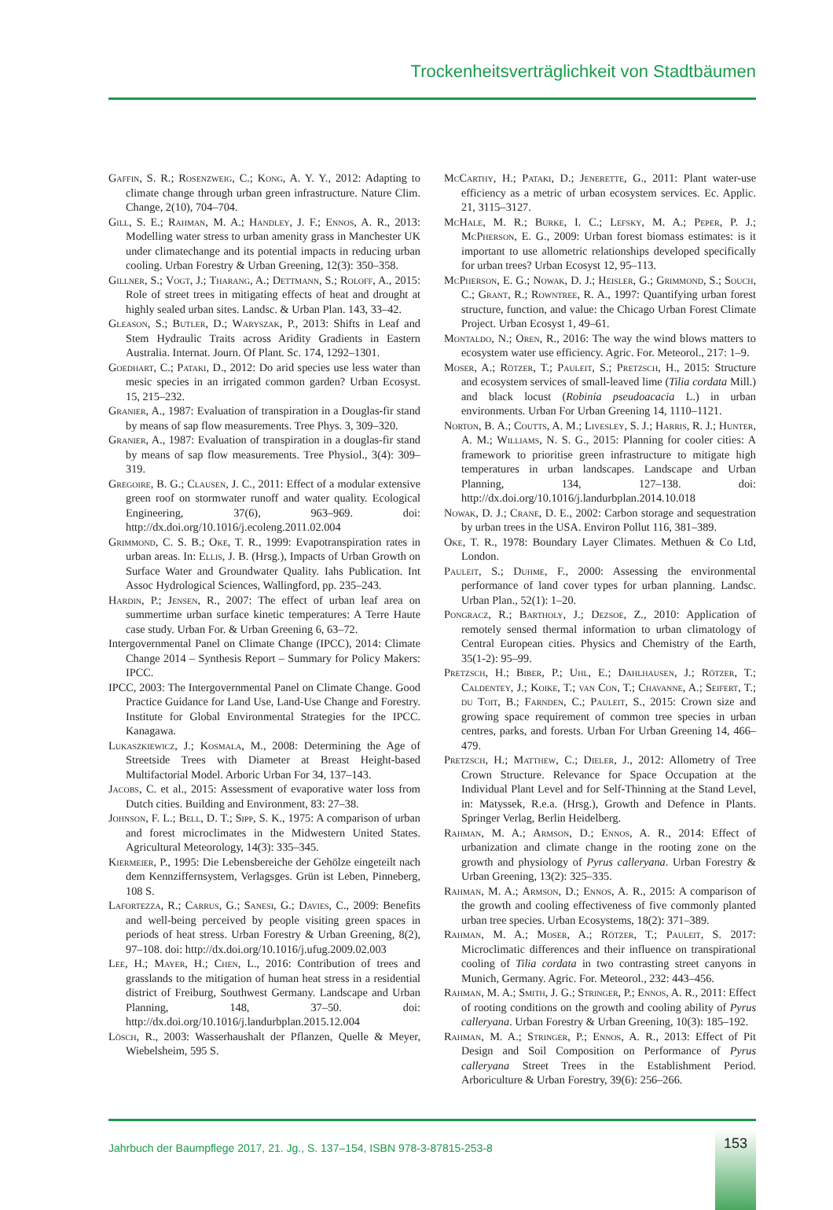Trockenheitsverträglichkeit von Stadtbäumen
Gaffin, S. R.; Rosenzweig, C.; Kong, A. Y. Y., 2012: Adapting to climate change through urban green infrastructure. Nature Clim. Change, 2(10), 704–704.
Gill, S. E.; Rahman, M. A.; Handley, J. F.; Ennos, A. R., 2013: Modelling water stress to urban amenity grass in Manchester UK under climatechange and its potential impacts in reducing urban cooling. Urban Forestry & Urban Greening, 12(3): 350–358.
Gillner, S.; Vogt, J.; Tharang, A.; Dettmann, S.; Roloff, A., 2015: Role of street trees in mitigating effects of heat and drought at highly sealed urban sites. Landsc. & Urban Plan. 143, 33–42.
Gleason, S.; Butler, D.; Waryszak, P., 2013: Shifts in Leaf and Stem Hydraulic Traits across Aridity Gradients in Eastern Australia. Internat. Journ. Of Plant. Sc. 174, 1292–1301.
Goedhart, C.; Pataki, D., 2012: Do arid species use less water than mesic species in an irrigated common garden? Urban Ecosyst. 15, 215–232.
Granier, A., 1987: Evaluation of transpiration in a Douglas-fir stand by means of sap flow measurements. Tree Phys. 3, 309–320.
Granier, A., 1987: Evaluation of transpiration in a douglas-fir stand by means of sap flow measurements. Tree Physiol., 3(4): 309–319.
Gregoire, B. G.; Clausen, J. C., 2011: Effect of a modular extensive green roof on stormwater runoff and water quality. Ecological Engineering, 37(6), 963–969. doi: http://dx.doi.org/10.1016/j.ecoleng.2011.02.004
Grimmond, C. S. B.; Oke, T. R., 1999: Evapotranspiration rates in urban areas. In: Ellis, J. B. (Hrsg.), Impacts of Urban Growth on Surface Water and Groundwater Quality. Iahs Publication. Int Assoc Hydrological Sciences, Wallingford, pp. 235–243.
Hardin, P.; Jensen, R., 2007: The effect of urban leaf area on summertime urban surface kinetic temperatures: A Terre Haute case study. Urban For. & Urban Greening 6, 63–72.
Intergovernmental Panel on Climate Change (IPCC), 2014: Climate Change 2014 – Synthesis Report – Summary for Policy Makers: IPCC.
IPCC, 2003: The Intergovernmental Panel on Climate Change. Good Practice Guidance for Land Use, Land-Use Change and Forestry. Institute for Global Environmental Strategies for the IPCC. Kanagawa.
Lukaszkiewicz, J.; Kosmala, M., 2008: Determining the Age of Streetside Trees with Diameter at Breast Height-based Multifactorial Model. Arboric Urban For 34, 137–143.
Jacobs, C. et al., 2015: Assessment of evaporative water loss from Dutch cities. Building and Environment, 83: 27–38.
Johnson, F. L.; Bell, D. T.; Sipp, S. K., 1975: A comparison of urban and forest microclimates in the Midwestern United States. Agricultural Meteorology, 14(3): 335–345.
Kiermeier, P., 1995: Die Lebensbereiche der Gehölze eingeteilt nach dem Kennziffernsystem, Verlagsges. Grün ist Leben, Pinneberg, 108 S.
Lafortezza, R.; Carrus, G.; Sanesi, G.; Davies, C., 2009: Benefits and well-being perceived by people visiting green spaces in periods of heat stress. Urban Forestry & Urban Greening, 8(2), 97–108. doi: http://dx.doi.org/10.1016/j.ufug.2009.02.003
Lee, H.; Mayer, H.; Chen, L., 2016: Contribution of trees and grasslands to the mitigation of human heat stress in a residential district of Freiburg, Southwest Germany. Landscape and Urban Planning, 148, 37–50. doi: http://dx.doi.org/10.1016/j.landurbplan.2015.12.004
Lösch, R., 2003: Wasserhaushalt der Pflanzen, Quelle & Meyer, Wiebelsheim, 595 S.
McCarthy, H.; Pataki, D.; Jenerette, G., 2011: Plant water-use efficiency as a metric of urban ecosystem services. Ec. Applic. 21, 3115–3127.
McHale, M. R.; Burke, I. C.; Lefsky, M. A.; Peper, P. J.; McPherson, E. G., 2009: Urban forest biomass estimates: is it important to use allometric relationships developed specifically for urban trees? Urban Ecosyst 12, 95–113.
McPherson, E. G.; Nowak, D. J.; Heisler, G.; Grimmond, S.; Souch, C.; Grant, R.; Rowntree, R. A., 1997: Quantifying urban forest structure, function, and value: the Chicago Urban Forest Climate Project. Urban Ecosyst 1, 49–61.
Montaldo, N.; Oren, R., 2016: The way the wind blows matters to ecosystem water use efficiency. Agric. For. Meteorol., 217: 1–9.
Moser, A.; Rötzer, T.; Pauleit, S.; Pretzsch, H., 2015: Structure and ecosystem services of small-leaved lime (Tilia cordata Mill.) and black locust (Robinia pseudoacacia L.) in urban environments. Urban For Urban Greening 14, 1110–1121.
Norton, B. A.; Coutts, A. M.; Livesley, S. J.; Harris, R. J.; Hunter, A. M.; Williams, N. S. G., 2015: Planning for cooler cities: A framework to prioritise green infrastructure to mitigate high temperatures in urban landscapes. Landscape and Urban Planning, 134, 127–138. doi: http://dx.doi.org/10.1016/j.landurbplan.2014.10.018
Nowak, D. J.; Crane, D. E., 2002: Carbon storage and sequestration by urban trees in the USA. Environ Pollut 116, 381–389.
Oke, T. R., 1978: Boundary Layer Climates. Methuen & Co Ltd, London.
Pauleit, S.; Duhme, F., 2000: Assessing the environmental performance of land cover types for urban planning. Landsc. Urban Plan., 52(1): 1–20.
Pongracz, R.; Bartholy, J.; Dezsoe, Z., 2010: Application of remotely sensed thermal information to urban climatology of Central European cities. Physics and Chemistry of the Earth, 35(1-2): 95–99.
Pretzsch, H.; Biber, P.; Uhl, E.; Dahlhausen, J.; Rötzer, T.; Caldentey, J.; Koike, T.; van Con, T.; Chavanne, A.; Seifert, T.; du Toit, B.; Farnden, C.; Pauleit, S., 2015: Crown size and growing space requirement of common tree species in urban centres, parks, and forests. Urban For Urban Greening 14, 466–479.
Pretzsch, H.; Matthew, C.; Dieler, J., 2012: Allometry of Tree Crown Structure. Relevance for Space Occupation at the Individual Plant Level and for Self-Thinning at the Stand Level, in: Matyssek, R.e.a. (Hrsg.), Growth and Defence in Plants. Springer Verlag, Berlin Heidelberg.
Rahman, M. A.; Armson, D.; Ennos, A. R., 2014: Effect of urbanization and climate change in the rooting zone on the growth and physiology of Pyrus calleryana. Urban Forestry & Urban Greening, 13(2): 325–335.
Rahman, M. A.; Armson, D.; Ennos, A. R., 2015: A comparison of the growth and cooling effectiveness of five commonly planted urban tree species. Urban Ecosystems, 18(2): 371–389.
Rahman, M. A.; Moser, A.; Rötzer, T.; Pauleit, S. 2017: Microclimatic differences and their influence on transpirational cooling of Tilia cordata in two contrasting street canyons in Munich, Germany. Agric. For. Meteorol., 232: 443–456.
Rahman, M. A.; Smith, J. G.; Stringer, P.; Ennos, A. R., 2011: Effect of rooting conditions on the growth and cooling ability of Pyrus calleryana. Urban Forestry & Urban Greening, 10(3): 185–192.
Rahman, M. A.; Stringer, P.; Ennos, A. R., 2013: Effect of Pit Design and Soil Composition on Performance of Pyrus calleryana Street Trees in the Establishment Period. Arboriculture & Urban Forestry, 39(6): 256–266.
Jahrbuch der Baumpflege 2017, 21. Jg., S. 137–154, ISBN 978-3-87815-253-8
153